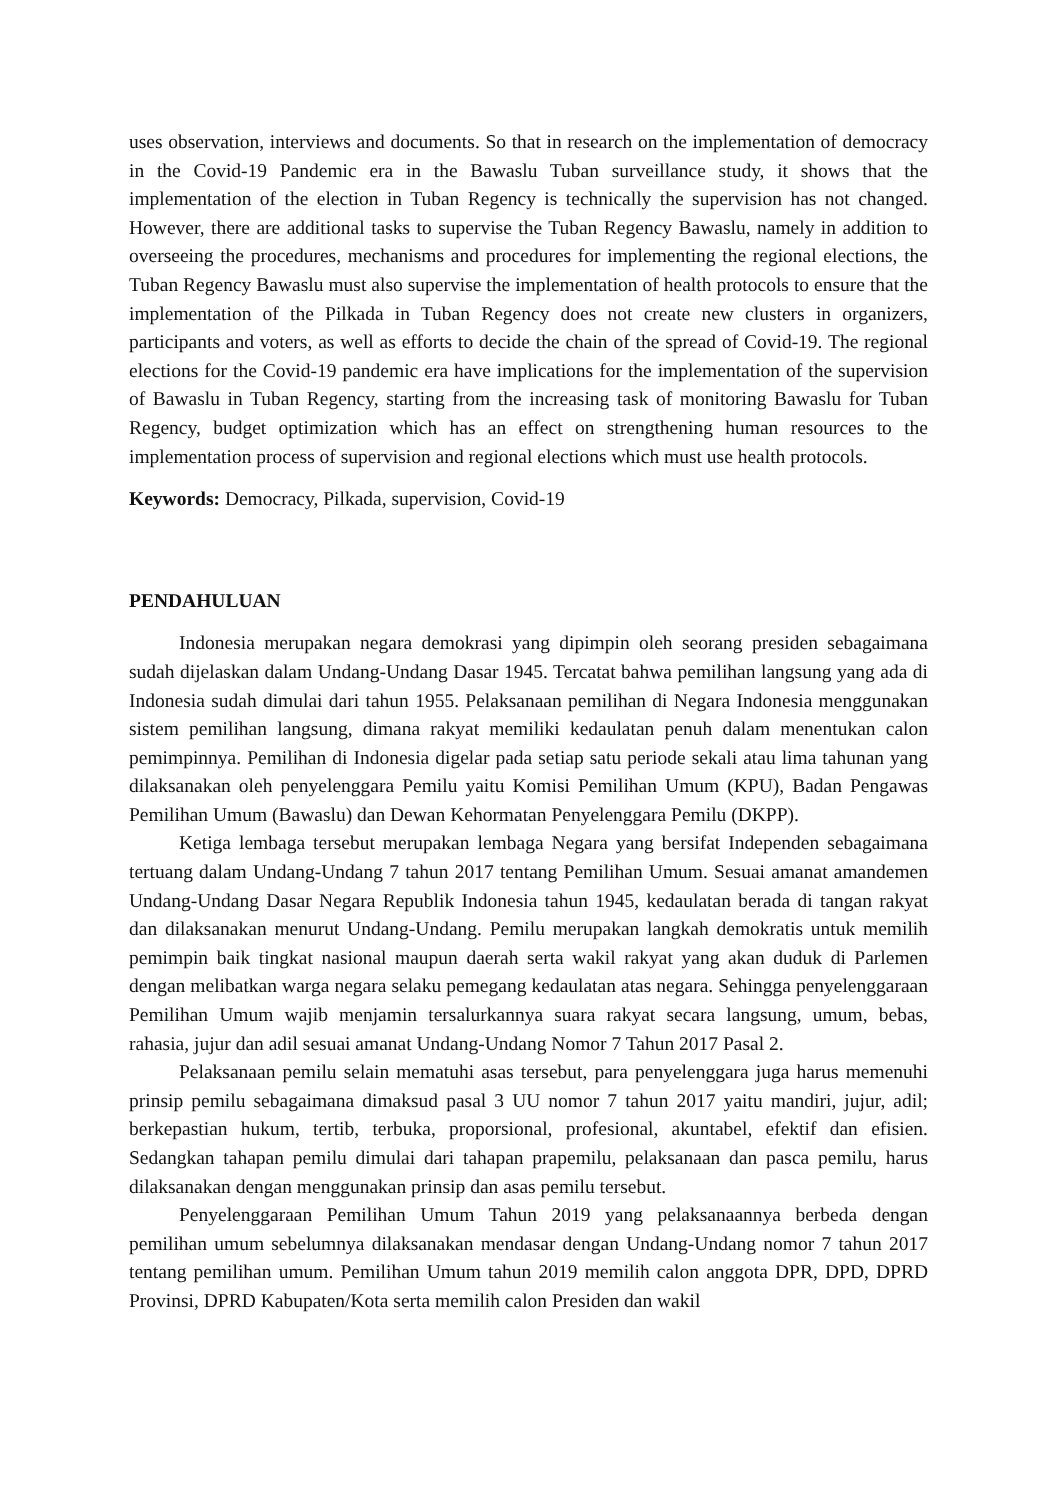uses observation, interviews and documents. So that in research on the implementation of democracy in the Covid-19 Pandemic era in the Bawaslu Tuban surveillance study, it shows that the implementation of the election in Tuban Regency is technically the supervision has not changed. However, there are additional tasks to supervise the Tuban Regency Bawaslu, namely in addition to overseeing the procedures, mechanisms and procedures for implementing the regional elections, the Tuban Regency Bawaslu must also supervise the implementation of health protocols to ensure that the implementation of the Pilkada in Tuban Regency does not create new clusters in organizers, participants and voters, as well as efforts to decide the chain of the spread of Covid-19. The regional elections for the Covid-19 pandemic era have implications for the implementation of the supervision of Bawaslu in Tuban Regency, starting from the increasing task of monitoring Bawaslu for Tuban Regency, budget optimization which has an effect on strengthening human resources to the implementation process of supervision and regional elections which must use health protocols.
Keywords: Democracy, Pilkada, supervision, Covid-19
PENDAHULUAN
Indonesia merupakan negara demokrasi yang dipimpin oleh seorang presiden sebagaimana sudah dijelaskan dalam Undang-Undang Dasar 1945. Tercatat bahwa pemilihan langsung yang ada di Indonesia sudah dimulai dari tahun 1955. Pelaksanaan pemilihan di Negara Indonesia menggunakan sistem pemilihan langsung, dimana rakyat memiliki kedaulatan penuh dalam menentukan calon pemimpinnya. Pemilihan di Indonesia digelar pada setiap satu periode sekali atau lima tahunan yang dilaksanakan oleh penyelenggara Pemilu yaitu Komisi Pemilihan Umum (KPU), Badan Pengawas Pemilihan Umum (Bawaslu) dan Dewan Kehormatan Penyelenggara Pemilu (DKPP).
Ketiga lembaga tersebut merupakan lembaga Negara yang bersifat Independen sebagaimana tertuang dalam Undang-Undang 7 tahun 2017 tentang Pemilihan Umum. Sesuai amanat amandemen Undang-Undang Dasar Negara Republik Indonesia tahun 1945, kedaulatan berada di tangan rakyat dan dilaksanakan menurut Undang-Undang. Pemilu merupakan langkah demokratis untuk memilih pemimpin baik tingkat nasional maupun daerah serta wakil rakyat yang akan duduk di Parlemen dengan melibatkan warga negara selaku pemegang kedaulatan atas negara. Sehingga penyelenggaraan Pemilihan Umum wajib menjamin tersalurkannya suara rakyat secara langsung, umum, bebas, rahasia, jujur dan adil sesuai amanat Undang-Undang Nomor 7 Tahun 2017 Pasal 2.
Pelaksanaan pemilu selain mematuhi asas tersebut, para penyelenggara juga harus memenuhi prinsip pemilu sebagaimana dimaksud pasal 3 UU nomor 7 tahun 2017 yaitu mandiri, jujur, adil; berkepastian hukum, tertib, terbuka, proporsional, profesional, akuntabel, efektif dan efisien. Sedangkan tahapan pemilu dimulai dari tahapan prapemilu, pelaksanaan dan pasca pemilu, harus dilaksanakan dengan menggunakan prinsip dan asas pemilu tersebut.
Penyelenggaraan Pemilihan Umum Tahun 2019 yang pelaksanaannya berbeda dengan pemilihan umum sebelumnya dilaksanakan mendasar dengan Undang-Undang nomor 7 tahun 2017 tentang pemilihan umum. Pemilihan Umum tahun 2019 memilih calon anggota DPR, DPD, DPRD Provinsi, DPRD Kabupaten/Kota serta memilih calon Presiden dan wakil